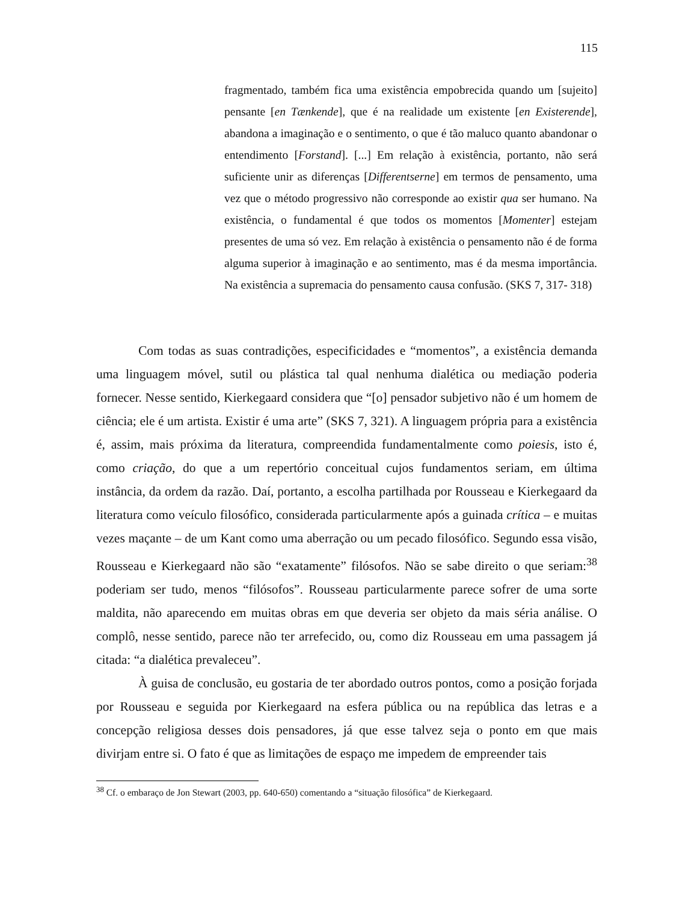115
fragmentado, também fica uma existência empobrecida quando um [sujeito] pensante [en Tænkende], que é na realidade um existente [en Existerende], abandona a imaginação e o sentimento, o que é tão maluco quanto abandonar o entendimento [Forstand]. [...] Em relação à existência, portanto, não será suficiente unir as diferenças [Differentserne] em termos de pensamento, uma vez que o método progressivo não corresponde ao existir qua ser humano. Na existência, o fundamental é que todos os momentos [Momenter] estejam presentes de uma só vez. Em relação à existência o pensamento não é de forma alguma superior à imaginação e ao sentimento, mas é da mesma importância. Na existência a supremacia do pensamento causa confusão. (SKS 7, 317- 318)
Com todas as suas contradições, especificidades e “momentos”, a existência demanda uma linguagem móvel, sutil ou plástica tal qual nenhuma dialética ou mediação poderia fornecer. Nesse sentido, Kierkegaard considera que “[o] pensador subjetivo não é um homem de ciência; ele é um artista. Existir é uma arte” (SKS 7, 321). A linguagem própria para a existência é, assim, mais próxima da literatura, compreendida fundamentalmente como poiesis, isto é, como criação, do que a um repertório conceitual cujos fundamentos seriam, em última instância, da ordem da razão. Daí, portanto, a escolha partilhada por Rousseau e Kierkegaard da literatura como veículo filosófico, considerada particularmente após a guinada crítica – e muitas vezes maçante – de um Kant como uma aberração ou um pecado filosófico. Segundo essa visão, Rousseau e Kierkegaard não são “exatamente” filósofos. Não se sabe direito o que seriam:<sup>38</sup> poderiam ser tudo, menos “filósofos”. Rousseau particularmente parece sofrer de uma sorte maldita, não aparecendo em muitas obras em que deveria ser objeto da mais séria análise. O complô, nesse sentido, parece não ter arrefecido, ou, como diz Rousseau em uma passagem já citada: “a dialética prevaleceu”.
À guisa de conclusão, eu gostaria de ter abordado outros pontos, como a posição forjada por Rousseau e seguida por Kierkegaard na esfera pública ou na república das letras e a concepção religiosa desses dois pensadores, já que esse talvez seja o ponto em que mais divirjam entre si. O fato é que as limitações de espaço me impedem de empreender tais
<sup>38</sup> Cf. o embaraço de Jon Stewart (2003, pp. 640-650) comentando a “situação filosófica” de Kierkegaard.